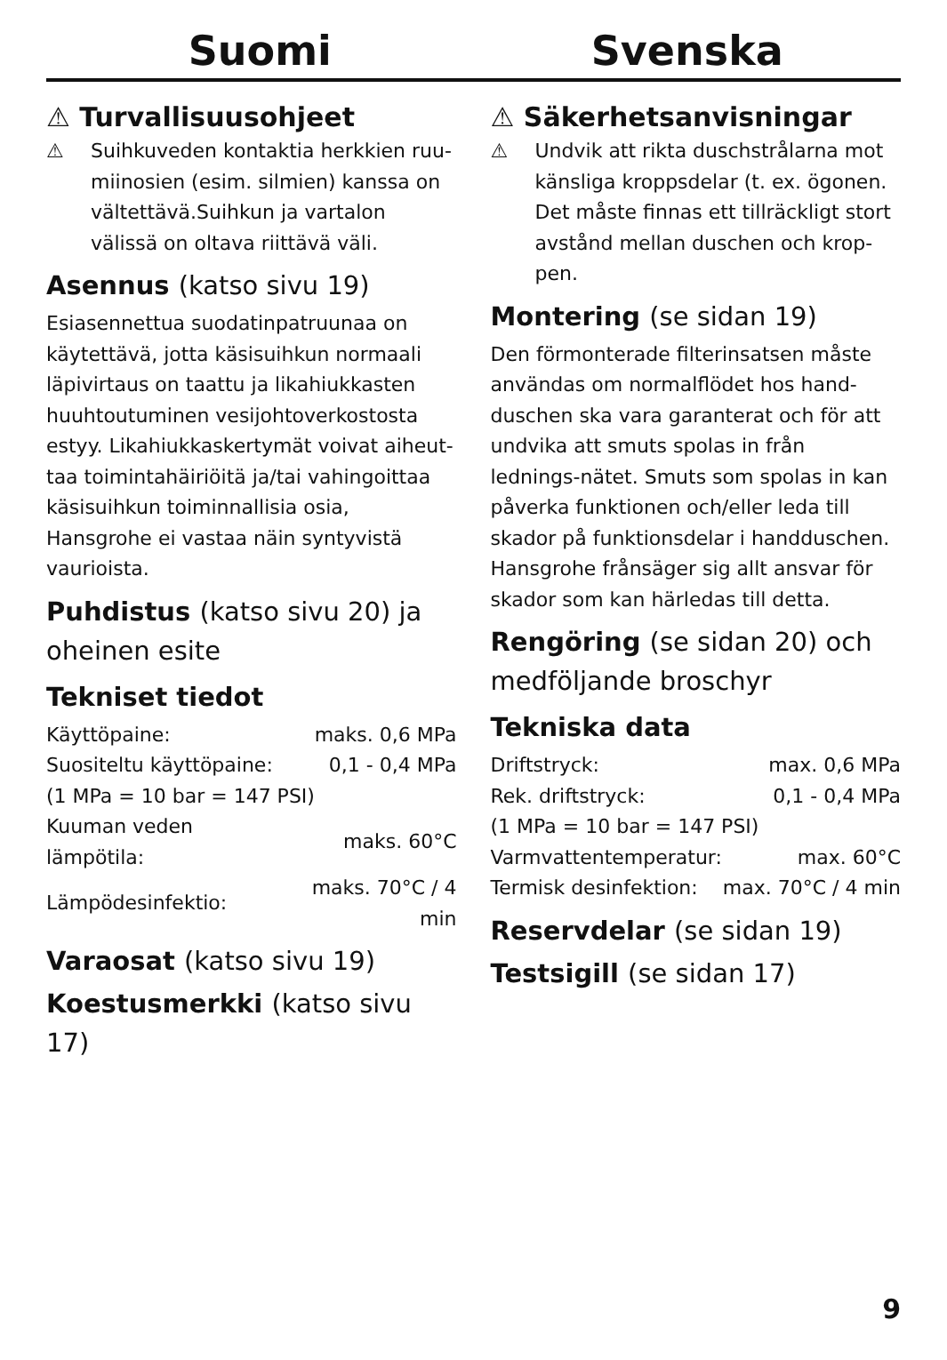Suomi Svenska
⚠ Turvallisuusohjeet
⚠ Suihkuveden kontaktia herkkien ruu-miinosien (esim. silmien) kanssa on vältettävä.Suihkun ja vartalon välissä on oltava riittävä väli.
Asennus (katso sivu 19)
Esiasennettua suodatinpatruunaa on käytettävä, jotta käsisuihkun normaali läpivirtaus on taattu ja likahiukkasten huuhtoutuminen vesijohtoverkostosta estyy. Likahiukkaskertymät voivat aiheut-taa toimintahäiriöitä ja/tai vahingoittaa käsisuihkun toiminnallisia osia, Hansgrohe ei vastaa näin syntyvistä vaurioista.
Puhdistus (katso sivu 20) ja oheinen esite
Tekniset tiedot
| Käyttöpaine: | maks. 0,6 MPa |
| Suositeltu käyttöpaine: | 0,1 - 0,4 MPa |
| (1 MPa = 10 bar = 147 PSI) | |
| Kuuman veden lämpötila: | maks. 60°C |
| Lämpödesinfektio: | maks. 70°C / 4 min |
Varaosat (katso sivu 19)
Koestusmerkki (katso sivu 17)
⚠ Säkerhetsanvisningar
⚠ Undvik att rikta duschstrålarna mot känsliga kroppsdelar (t. ex. ögonen. Det måste finnas ett tillräckligt stort avstånd mellan duschen och krop-pen.
Montering (se sidan 19)
Den förmonterade filterinsatsen måste användas om normalflödet hos hand-duschen ska vara garanterat och för att undvika att smuts spolas in från lednings-nätet. Smuts som spolas in kan påverka funktionen och/eller leda till skador på funktionsdelar i handduschen. Hansgrohe frånsäger sig allt ansvar för skador som kan härledas till detta.
Rengöring (se sidan 20) och medföljande broschyr
Tekniska data
| Driftstryck: | max. 0,6 MPa |
| Rek. driftstryck: | 0,1 - 0,4 MPa |
| (1 MPa = 10 bar = 147 PSI) | |
| Varmvattentemperatur: | max. 60°C |
| Termisk desinfektion: | max. 70°C / 4 min |
Reservdelar (se sidan 19)
Testsigill (se sidan 17)
9